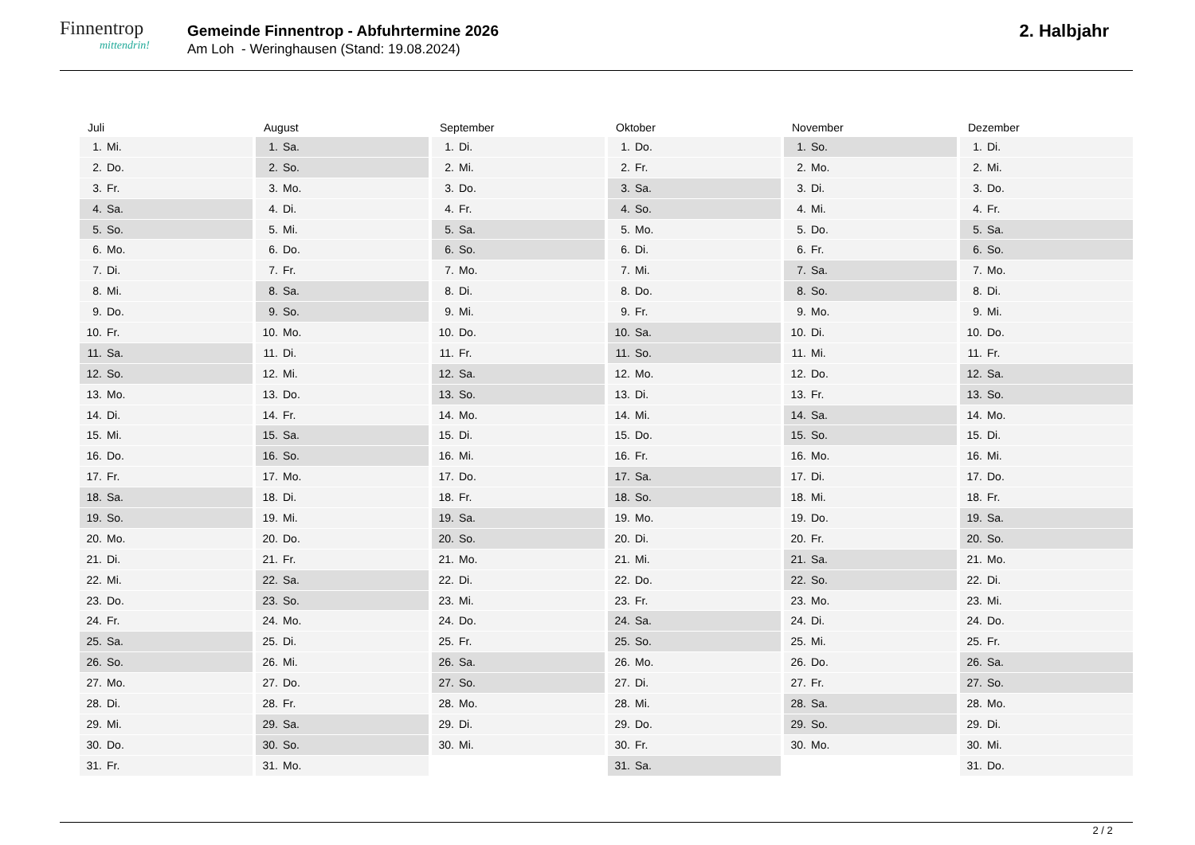Finnentrop
mittendrin!
Gemeinde Finnentrop - Abfuhrtermine 2026
Am Loh - Weringhausen (Stand: 19.08.2024)
2. Halbjahr
Juli
1. Mi.
2. Do.
3. Fr.
4. Sa.
5. So.
6. Mo.
7. Di.
8. Mi.
9. Do.
10. Fr.
11. Sa.
12. So.
13. Mo.
14. Di.
15. Mi.
16. Do.
17. Fr.
18. Sa.
19. So.
20. Mo.
21. Di.
22. Mi.
23. Do.
24. Fr.
25. Sa.
26. So.
27. Mo.
28. Di.
29. Mi.
30. Do.
31. Fr.
August
1. Sa.
2. So.
3. Mo.
4. Di.
5. Mi.
6. Do.
7. Fr.
8. Sa.
9. So.
10. Mo.
11. Di.
12. Mi.
13. Do.
14. Fr.
15. Sa.
16. So.
17. Mo.
18. Di.
19. Mi.
20. Do.
21. Fr.
22. Sa.
23. So.
24. Mo.
25. Di.
26. Mi.
27. Do.
28. Fr.
29. Sa.
30. So.
31. Mo.
September
1. Di.
2. Mi.
3. Do.
4. Fr.
5. Sa.
6. So.
7. Mo.
8. Di.
9. Mi.
10. Do.
11. Fr.
12. Sa.
13. So.
14. Mo.
15. Di.
16. Mi.
17. Do.
18. Fr.
19. Sa.
20. So.
21. Mo.
22. Di.
23. Mi.
24. Do.
25. Fr.
26. Sa.
27. So.
28. Mo.
29. Di.
30. Mi.
Oktober
1. Do.
2. Fr.
3. Sa.
4. So.
5. Mo.
6. Di.
7. Mi.
8. Do.
9. Fr.
10. Sa.
11. So.
12. Mo.
13. Di.
14. Mi.
15. Do.
16. Fr.
17. Sa.
18. So.
19. Mo.
20. Di.
21. Mi.
22. Do.
23. Fr.
24. Sa.
25. So.
26. Mo.
27. Di.
28. Mi.
29. Do.
30. Fr.
31. Sa.
November
1. So.
2. Mo.
3. Di.
4. Mi.
5. Do.
6. Fr.
7. Sa.
8. So.
9. Mo.
10. Di.
11. Mi.
12. Do.
13. Fr.
14. Sa.
15. So.
16. Mo.
17. Di.
18. Mi.
19. Do.
20. Fr.
21. Sa.
22. So.
23. Mo.
24. Di.
25. Mi.
26. Do.
27. Fr.
28. Sa.
29. So.
30. Mo.
Dezember
1. Di.
2. Mi.
3. Do.
4. Fr.
5. Sa.
6. So.
7. Mo.
8. Di.
9. Mi.
10. Do.
11. Fr.
12. Sa.
13. So.
14. Mo.
15. Di.
16. Mi.
17. Do.
18. Fr.
19. Sa.
20. So.
21. Mo.
22. Di.
23. Mi.
24. Do.
25. Fr.
26. Sa.
27. So.
28. Mo.
29. Di.
30. Mi.
31. Do.
2 / 2